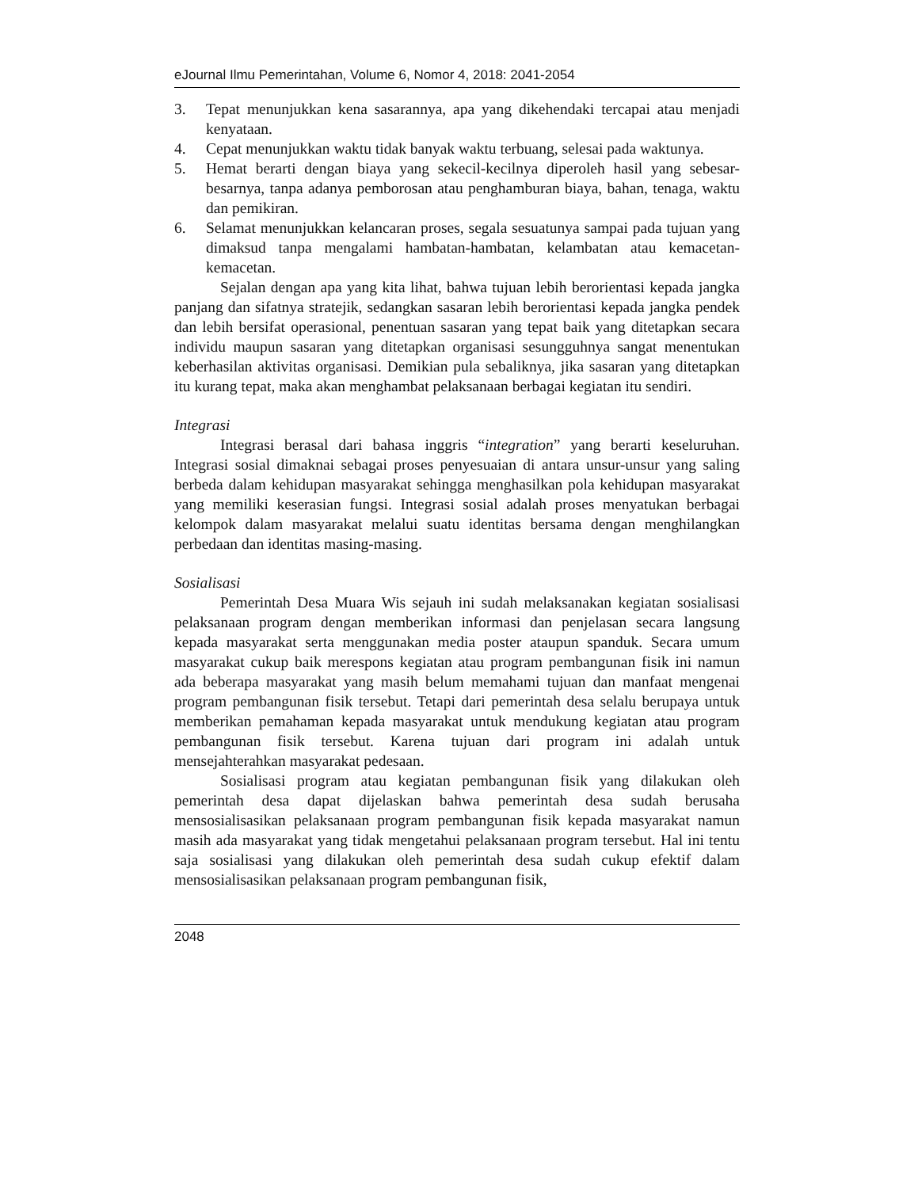eJournal Ilmu Pemerintahan, Volume 6, Nomor 4, 2018: 2041-2054
3. Tepat menunjukkan kena sasarannya, apa yang dikehendaki tercapai atau menjadi kenyataan.
4. Cepat menunjukkan waktu tidak banyak waktu terbuang, selesai pada waktunya.
5. Hemat berarti dengan biaya yang sekecil-kecilnya diperoleh hasil yang sebesar-besarnya, tanpa adanya pemborosan atau penghamburan biaya, bahan, tenaga, waktu dan pemikiran.
6. Selamat menunjukkan kelancaran proses, segala sesuatunya sampai pada tujuan yang dimaksud tanpa mengalami hambatan-hambatan, kelambatan atau kemacetan-kemacetan.
Sejalan dengan apa yang kita lihat, bahwa tujuan lebih berorientasi kepada jangka panjang dan sifatnya stratejik, sedangkan sasaran lebih berorientasi kepada jangka pendek dan lebih bersifat operasional, penentuan sasaran yang tepat baik yang ditetapkan secara individu maupun sasaran yang ditetapkan organisasi sesungguhnya sangat menentukan keberhasilan aktivitas organisasi. Demikian pula sebaliknya, jika sasaran yang ditetapkan itu kurang tepat, maka akan menghambat pelaksanaan berbagai kegiatan itu sendiri.
Integrasi
Integrasi berasal dari bahasa inggris “integration” yang berarti keseluruhan. Integrasi sosial dimaknai sebagai proses penyesuaian di antara unsur-unsur yang saling berbeda dalam kehidupan masyarakat sehingga menghasilkan pola kehidupan masyarakat yang memiliki keserasian fungsi. Integrasi sosial adalah proses menyatukan berbagai kelompok dalam masyarakat melalui suatu identitas bersama dengan menghilangkan perbedaan dan identitas masing-masing.
Sosialisasi
Pemerintah Desa Muara Wis sejauh ini sudah melaksanakan kegiatan sosialisasi pelaksanaan program dengan memberikan informasi dan penjelasan secara langsung kepada masyarakat serta menggunakan media poster ataupun spanduk. Secara umum masyarakat cukup baik merespons kegiatan atau program pembangunan fisik ini namun ada beberapa masyarakat yang masih belum memahami tujuan dan manfaat mengenai program pembangunan fisik tersebut. Tetapi dari pemerintah desa selalu berupaya untuk memberikan pemahaman kepada masyarakat untuk mendukung kegiatan atau program pembangunan fisik tersebut. Karena tujuan dari program ini adalah untuk mensejahterahkan masyarakat pedesaan.
Sosialisasi program atau kegiatan pembangunan fisik yang dilakukan oleh pemerintah desa dapat dijelaskan bahwa pemerintah desa sudah berusaha mensosialisasikan pelaksanaan program pembangunan fisik kepada masyarakat namun masih ada masyarakat yang tidak mengetahui pelaksanaan program tersebut. Hal ini tentu saja sosialisasi yang dilakukan oleh pemerintah desa sudah cukup efektif dalam mensosialisasikan pelaksanaan program pembangunan fisik,
2048